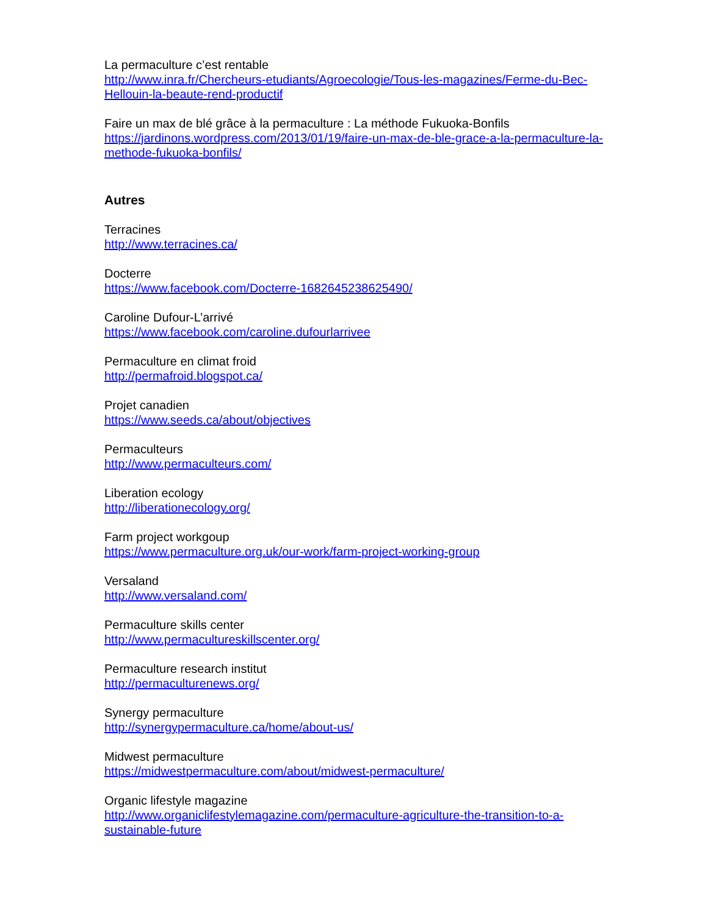La permaculture c’est rentable
http://www.inra.fr/Chercheurs-etudiants/Agroecologie/Tous-les-magazines/Ferme-du-Bec-Hellouin-la-beaute-rend-productif
Faire un max de blé grâce à la permaculture : La méthode Fukuoka-Bonfils
https://jardinons.wordpress.com/2013/01/19/faire-un-max-de-ble-grace-a-la-permaculture-la-methode-fukuoka-bonfils/
Autres
Terracines
http://www.terracines.ca/
Docterre
https://www.facebook.com/Docterre-1682645238625490/
Caroline Dufour-L’arrivé
https://www.facebook.com/caroline.dufourlarrivee
Permaculture en climat froid
http://permafroid.blogspot.ca/
Projet canadien
https://www.seeds.ca/about/objectives
Permaculteurs
http://www.permaculteurs.com/
Liberation ecology
http://liberationecology.org/
Farm project workgoup
https://www.permaculture.org.uk/our-work/farm-project-working-group
Versaland
http://www.versaland.com/
Permaculture skills center
http://www.permacultureskillscenter.org/
Permaculture research institut
http://permaculturenews.org/
Synergy permaculture
http://synergypermaculture.ca/home/about-us/
Midwest permaculture
https://midwestpermaculture.com/about/midwest-permaculture/
Organic lifestyle magazine
http://www.organiclifestylemagazine.com/permaculture-agriculture-the-transition-to-a-sustainable-future